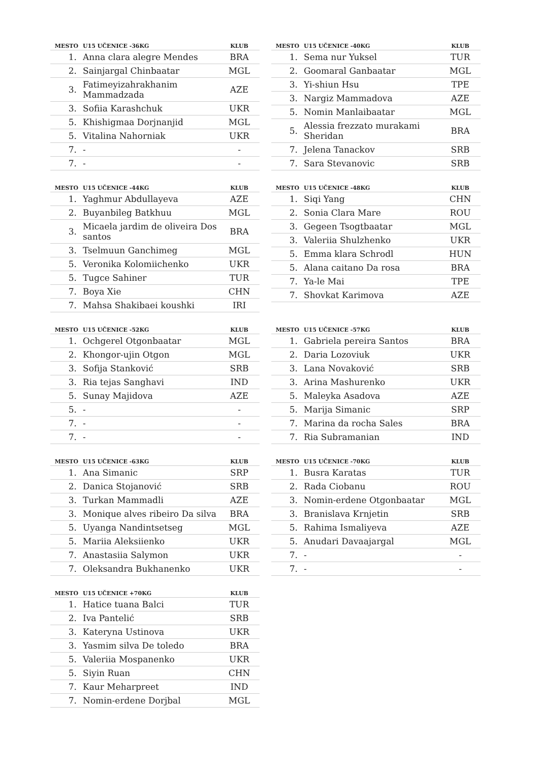| MESTO | U15 UČENICE -36KG | KLUB |
| --- | --- | --- |
| 1. | Anna clara alegre Mendes | BRA |
| 2. | Sainjargal Chinbaatar | MGL |
| 3. | Fatimeyizahrakhanim Mammadzada | AZE |
| 3. | Sofiia Karashchuk | UKR |
| 5. | Khishigmaa Dorjnanjid | MGL |
| 5. | Vitalina Nahorniak | UKR |
| 7. | - | - |
| 7. | - | - |
| MESTO | U15 UČENICE -40KG | KLUB |
| --- | --- | --- |
| 1. | Sema nur Yuksel | TUR |
| 2. | Goomaral Ganbaatar | MGL |
| 3. | Yi-shiun Hsu | TPE |
| 3. | Nargiz Mammadova | AZE |
| 5. | Nomin Manlaibaatar | MGL |
| 5. | Alessia frezzato murakami Sheridan | BRA |
| 7. | Jelena Tanackov | SRB |
| 7. | Sara Stevanovic | SRB |
| MESTO | U15 UČENICE -44KG | KLUB |
| --- | --- | --- |
| 1. | Yaghmur Abdullayeva | AZE |
| 2. | Buyanbileg Batkhuu | MGL |
| 3. | Micaela jardim de oliveira Dos santos | BRA |
| 3. | Tselmuun Ganchimeg | MGL |
| 5. | Veronika Kolomiichenko | UKR |
| 5. | Tugce Sahiner | TUR |
| 7. | Boya Xie | CHN |
| 7. | Mahsa Shakibaei koushki | IRI |
| MESTO | U15 UČENICE -48KG | KLUB |
| --- | --- | --- |
| 1. | Siqi Yang | CHN |
| 2. | Sonia Clara Mare | ROU |
| 3. | Gegeen Tsogtbaatar | MGL |
| 3. | Valeriia Shulzhenko | UKR |
| 5. | Emma klara Schrodl | HUN |
| 5. | Alana caitano Da rosa | BRA |
| 7. | Ya-le Mai | TPE |
| 7. | Shovkat Karimova | AZE |
| MESTO | U15 UČENICE -52KG | KLUB |
| --- | --- | --- |
| 1. | Ochgerel Otgonbaatar | MGL |
| 2. | Khongor-ujin Otgon | MGL |
| 3. | Sofija Stanković | SRB |
| 3. | Ria tejas Sanghavi | IND |
| 5. | Sunay Majidova | AZE |
| 5. | - | - |
| 7. | - | - |
| 7. | - | - |
| MESTO | U15 UČENICE -57KG | KLUB |
| --- | --- | --- |
| 1. | Gabriela pereira Santos | BRA |
| 2. | Daria Lozoviuk | UKR |
| 3. | Lana Novaković | SRB |
| 3. | Arina Mashurenko | UKR |
| 5. | Maleyka Asadova | AZE |
| 5. | Marija Simanic | SRP |
| 7. | Marina da rocha Sales | BRA |
| 7. | Ria Subramanian | IND |
| MESTO | U15 UČENICE -63KG | KLUB |
| --- | --- | --- |
| 1. | Ana Simanic | SRP |
| 2. | Danica Stojanović | SRB |
| 3. | Turkan Mammadli | AZE |
| 3. | Monique alves ribeiro Da silva | BRA |
| 5. | Uyanga Nandintsetseg | MGL |
| 5. | Mariia Aleksiienko | UKR |
| 7. | Anastasiia Salymon | UKR |
| 7. | Oleksandra Bukhanenko | UKR |
| MESTO | U15 UČENICE -70KG | KLUB |
| --- | --- | --- |
| 1. | Busra Karatas | TUR |
| 2. | Rada Ciobanu | ROU |
| 3. | Nomin-erdene Otgonbaatar | MGL |
| 3. | Branislava Krnjetin | SRB |
| 5. | Rahima Ismaliyeva | AZE |
| 5. | Anudari Davaajargal | MGL |
| 7. | - | - |
| 7. | - | - |
| MESTO | U15 UČENICE +70KG | KLUB |
| --- | --- | --- |
| 1. | Hatice tuana Balci | TUR |
| 2. | Iva Pantelić | SRB |
| 3. | Kateryna Ustinova | UKR |
| 3. | Yasmim silva De toledo | BRA |
| 5. | Valeriia Mospanenko | UKR |
| 5. | Siyin Ruan | CHN |
| 7. | Kaur Meharpreet | IND |
| 7. | Nomin-erdene Dorjbal | MGL |